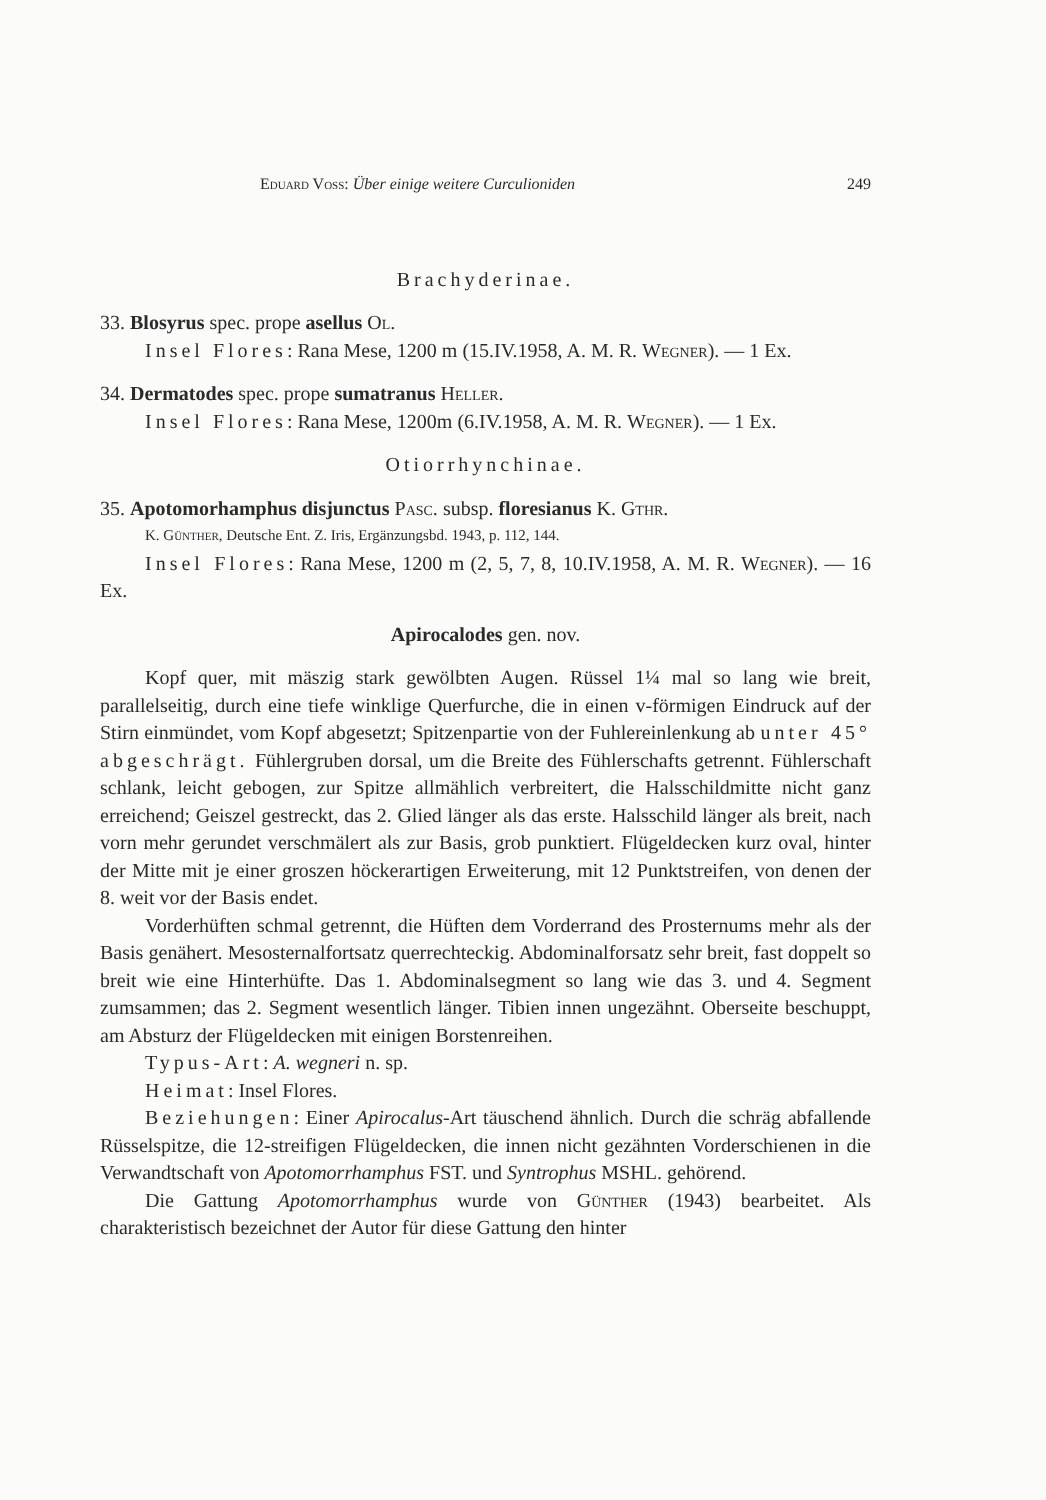Eduard Voss: Über einige weitere Curculioniden 249
Brachyderinae.
33. Blosyrus spec. prope asellus Ol.
Insel Flores: Rana Mese, 1200 m (15.IV.1958, A. M. R. Wegner). — 1 Ex.
34. Dermatodes spec. prope sumatranus Heller.
Insel Flores: Rana Mese, 1200m (6.IV.1958, A. M. R. Wegner). — 1 Ex.
Otiorrhynchinae.
35. Apotomorhamphus disjunctus Pasc. subsp. floresianus K. Gthr.
K. Günther, Deutsche Ent. Z. Iris, Ergänzungsbd. 1943, p. 112, 144.
Insel Flores: Rana Mese, 1200 m (2, 5, 7, 8, 10.IV.1958, A. M. R. Wegner). — 16 Ex.
Apirocalodes gen. nov.
Kopf quer, mit mäszig stark gewölbten Augen. Rüssel 1¼ mal so lang wie breit, parallelseitig, durch eine tiefe winklige Querfurche, die in einen v-förmigen Eindruck auf der Stirn einmündet, vom Kopf abgesetzt; Spitzenpartie von der Fuhlereinlenkung ab unter 45° abgeschrägt. Fühlergruben dorsal, um die Breite des Fühlerschafts getrennt. Fühlerschaft schlank, leicht gebogen, zur Spitze allmählich verbreitert, die Halsschildmitte nicht ganz erreichend; Geiszel gestreckt, das 2. Glied länger als das erste. Halsschild länger als breit, nach vorn mehr gerundet verschmälert als zur Basis, grob punktiert. Flügeldecken kurz oval, hinter der Mitte mit je einer groszen höckerartigen Erweiterung, mit 12 Punktstreifen, von denen der 8. weit vor der Basis endet.
Vorderhüften schmal getrennt, die Hüften dem Vorderrand des Prosternums mehr als der Basis genähert. Mesosternalfortsatz querrechteckig. Abdominalforsatz sehr breit, fast doppelt so breit wie eine Hinterhüfte. Das 1. Abdominalsegment so lang wie das 3. und 4. Segment zumsammen; das 2. Segment wesentlich länger. Tibien innen ungezähnt. Oberseite beschuppt, am Absturz der Flügeldecken mit einigen Borstenreihen.
Typus-Art: A. wegneri n. sp.
Heimat: Insel Flores.
Beziehungen: Einer Apirocalus-Art täuschend ähnlich. Durch die schräg abfallende Rüsselspitze, die 12-streifigen Flügeldecken, die innen nicht gezähnten Vorderschienen in die Verwandtschaft von Apotomorrhamphus FST. und Syntrophus MSHL. gehörend.
Die Gattung Apotomorrhamphus wurde von Günther (1943) bearbeitet. Als charakteristisch bezeichnet der Autor für diese Gattung den hinter